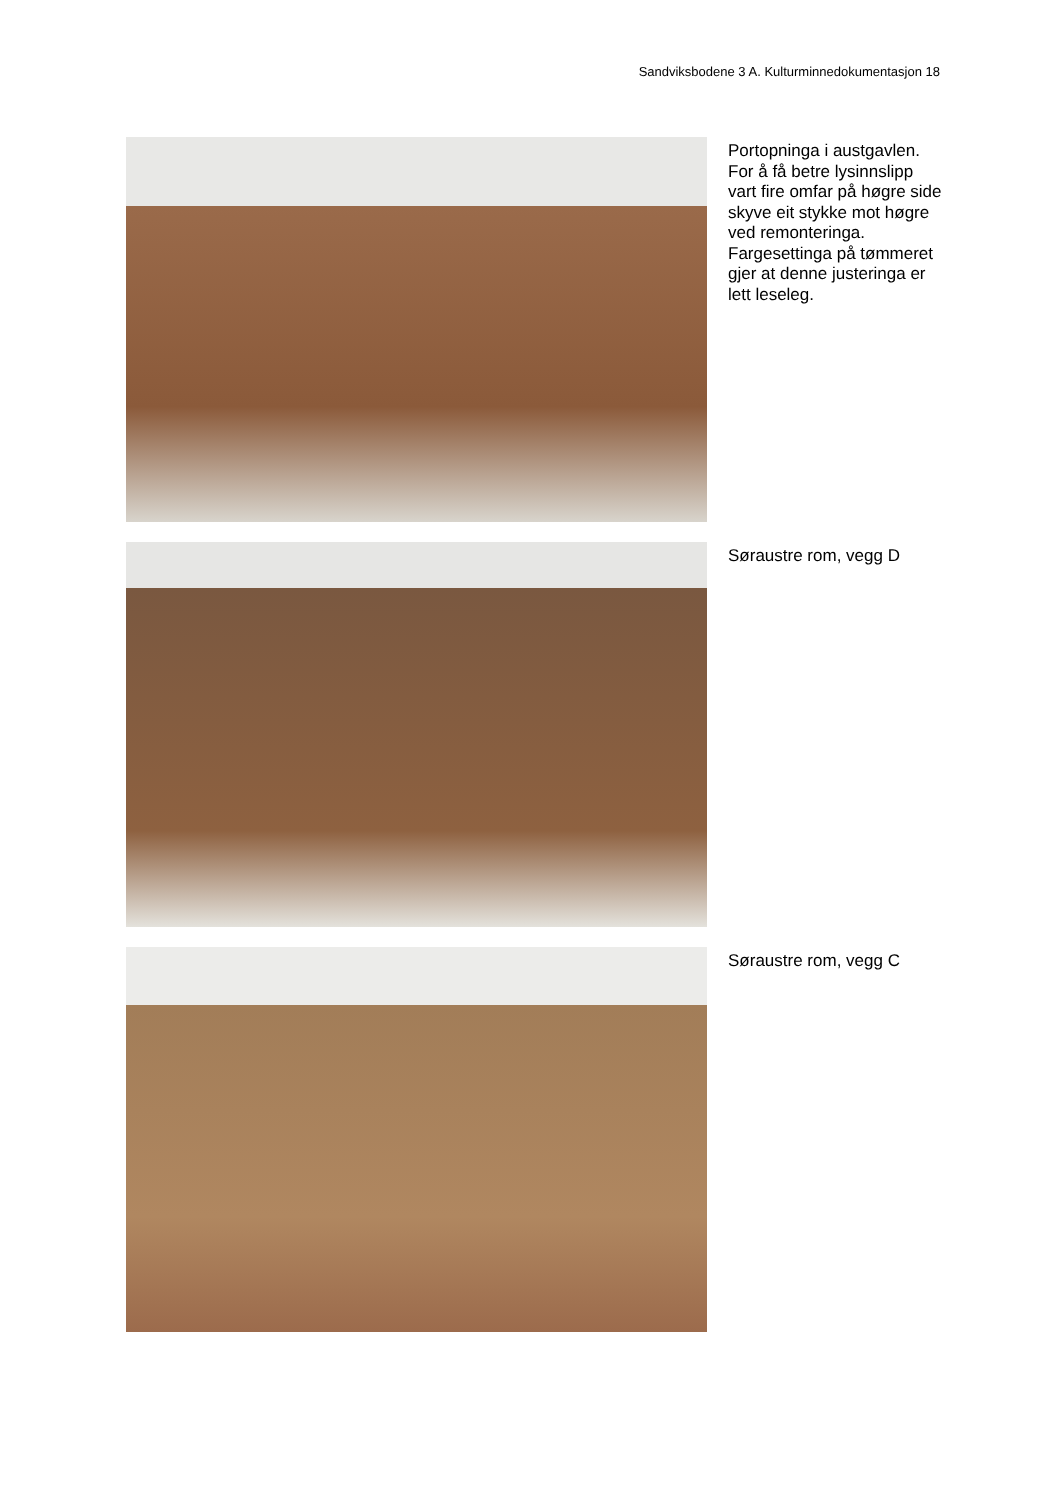Sandviksbodene 3 A. Kulturminnedokumentasjon 18
Portopninga i austgavlen. For å få betre lysinnslipp vart fire omfar på høgre side skyve eit stykke mot høgre ved remonteringa. Fargesettinga på tømmeret gjer at denne justeringa er lett leseleg.
Søraustre rom, vegg D
Søraustre rom, vegg C